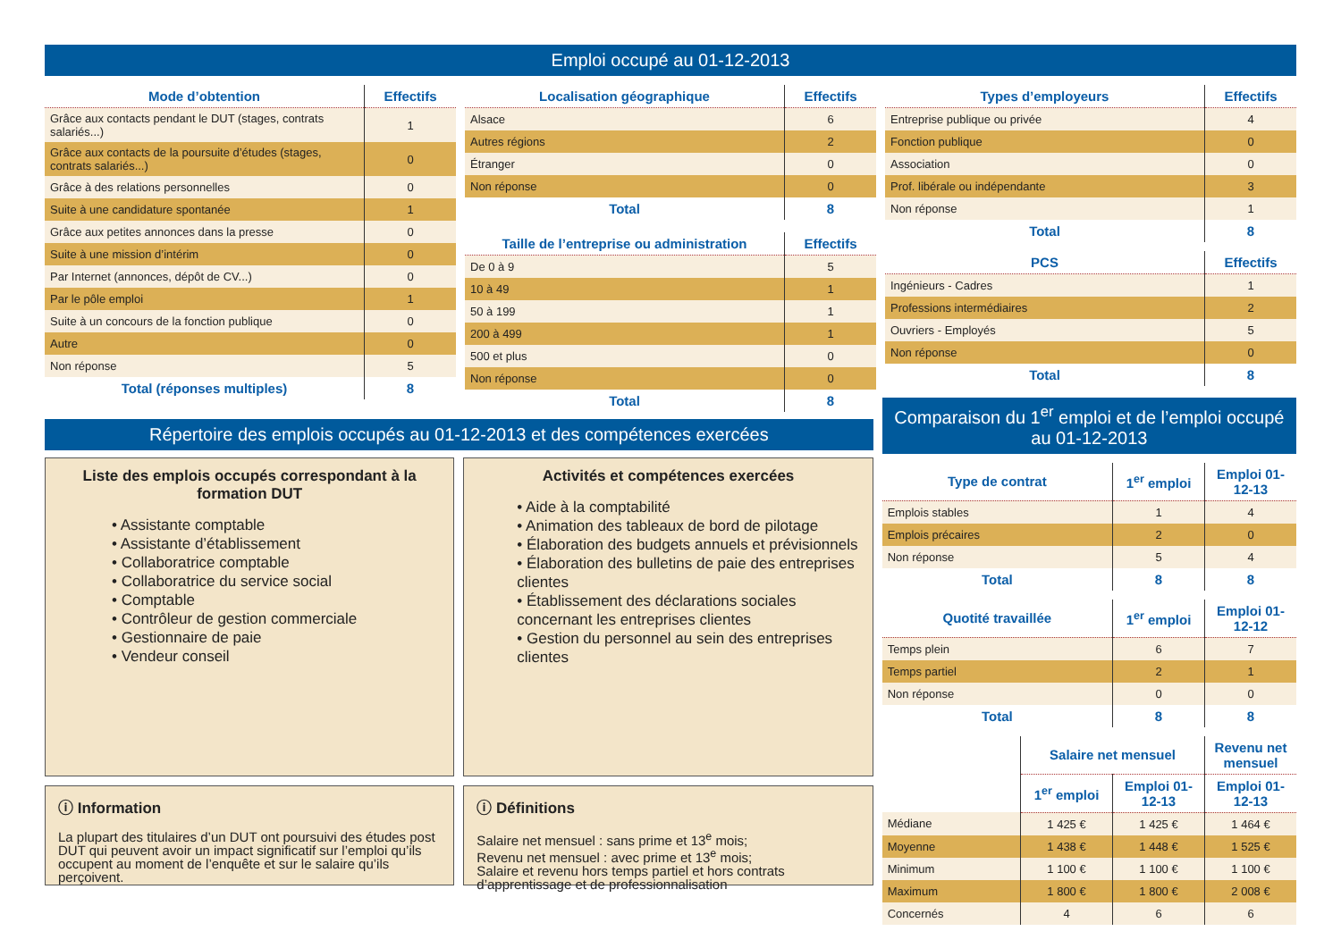Emploi occupé au 01-12-2013
| Mode d’obtention | Effectifs |
| --- | --- |
| Grâce aux contacts pendant le DUT (stages, contrats salariés...) | 1 |
| Grâce aux contacts de la poursuite d’études (stages, contrats salariés...) | 0 |
| Grâce à des relations personnelles | 0 |
| Suite à une candidature spontanée | 1 |
| Grâce aux petites annonces dans la presse | 0 |
| Suite à une mission d’intérim | 0 |
| Par Internet (annonces, dépôt de CV...) | 0 |
| Par le pôle emploi | 1 |
| Suite à un concours de la fonction publique | 0 |
| Autre | 0 |
| Non réponse | 5 |
| Total (réponses multiples) | 8 |
| Localisation géographique | Effectifs |
| --- | --- |
| Alsace | 6 |
| Autres régions | 2 |
| Étranger | 0 |
| Non réponse | 0 |
| Total | 8 |
| Taille de l’entreprise ou administration | Effectifs |
| --- | --- |
| De 0 à 9 | 5 |
| 10 à 49 | 1 |
| 50 à 199 | 1 |
| 200 à 499 | 1 |
| 500 et plus | 0 |
| Non réponse | 0 |
| Total | 8 |
| Types d’employeurs | Effectifs |
| --- | --- |
| Entreprise publique ou privée | 4 |
| Fonction publique | 0 |
| Association | 0 |
| Prof. libérale ou indépendante | 3 |
| Non réponse | 1 |
| Total | 8 |
| PCS | Effectifs |
| --- | --- |
| Ingénieurs - Cadres | 1 |
| Professions intermédiaires | 2 |
| Ouvriers - Employés | 5 |
| Non réponse | 0 |
| Total | 8 |
Répertoire des emplois occupés au 01-12-2013 et des compétences exercées
Liste des emplois occupés correspondant à la formation DUT
• Assistante comptable
• Assistante d’établissement
• Collaboratrice comptable
• Collaboratrice du service social
• Comptable
• Contrôleur de gestion commerciale
• Gestionnaire de paie
• Vendeur conseil
Activités et compétences exercées
• Aide à la comptabilité
• Animation des tableaux de bord de pilotage
• Élaboration des budgets annuels et prévisionnels
• Élaboration des bulletins de paie des entreprises clientes
• Établissement des déclarations sociales concernant les entreprises clientes
• Gestion du personnel au sein des entreprises clientes
ⓘ Information
La plupart des titulaires d’un DUT ont poursuivi des études post DUT qui peuvent avoir un impact significatif sur l’emploi qu’ils occupent au moment de l’enquête et sur le salaire qu’ils perçoivent.
ⓘ Définitions
Salaire net mensuel : sans prime et 13<sup>e</sup> mois;
Revenu net mensuel : avec prime et 13<sup>e</sup> mois;
Salaire et revenu hors temps partiel et hors contrats d’apprentissage et de professionnalisation
Comparaison du 1<sup>er</sup> emploi et de l’emploi occupé au 01-12-2013
| Type de contrat | 1<sup>er</sup> emploi | Emploi 01-12-13 |
| --- | --- | --- |
| Emplois stables | 1 | 4 |
| Emplois précaires | 2 | 0 |
| Non réponse | 5 | 4 |
| Total | 8 | 8 |
| Quotité travaillée | 1<sup>er</sup> emploi | Emploi 01-12-12 |
| --- | --- | --- |
| Temps plein | 6 | 7 |
| Temps partiel | 2 | 1 |
| Non réponse | 0 | 0 |
| Total | 8 | 8 |
| | Salaire net mensuel | | Revenu net mensuel |
| --- | --- | --- | --- |
| | 1<sup>er</sup> emploi | Emploi 01-12-13 | Emploi 01-12-13 |
| Médiane | 1 425 € | 1 425 € | 1 464 € |
| Moyenne | 1 438 € | 1 448 € | 1 525 € |
| Minimum | 1 100 € | 1 100 € | 1 100 € |
| Maximum | 1 800 € | 1 800 € | 2 008 € |
| Concernés | 4 | 6 | 6 |